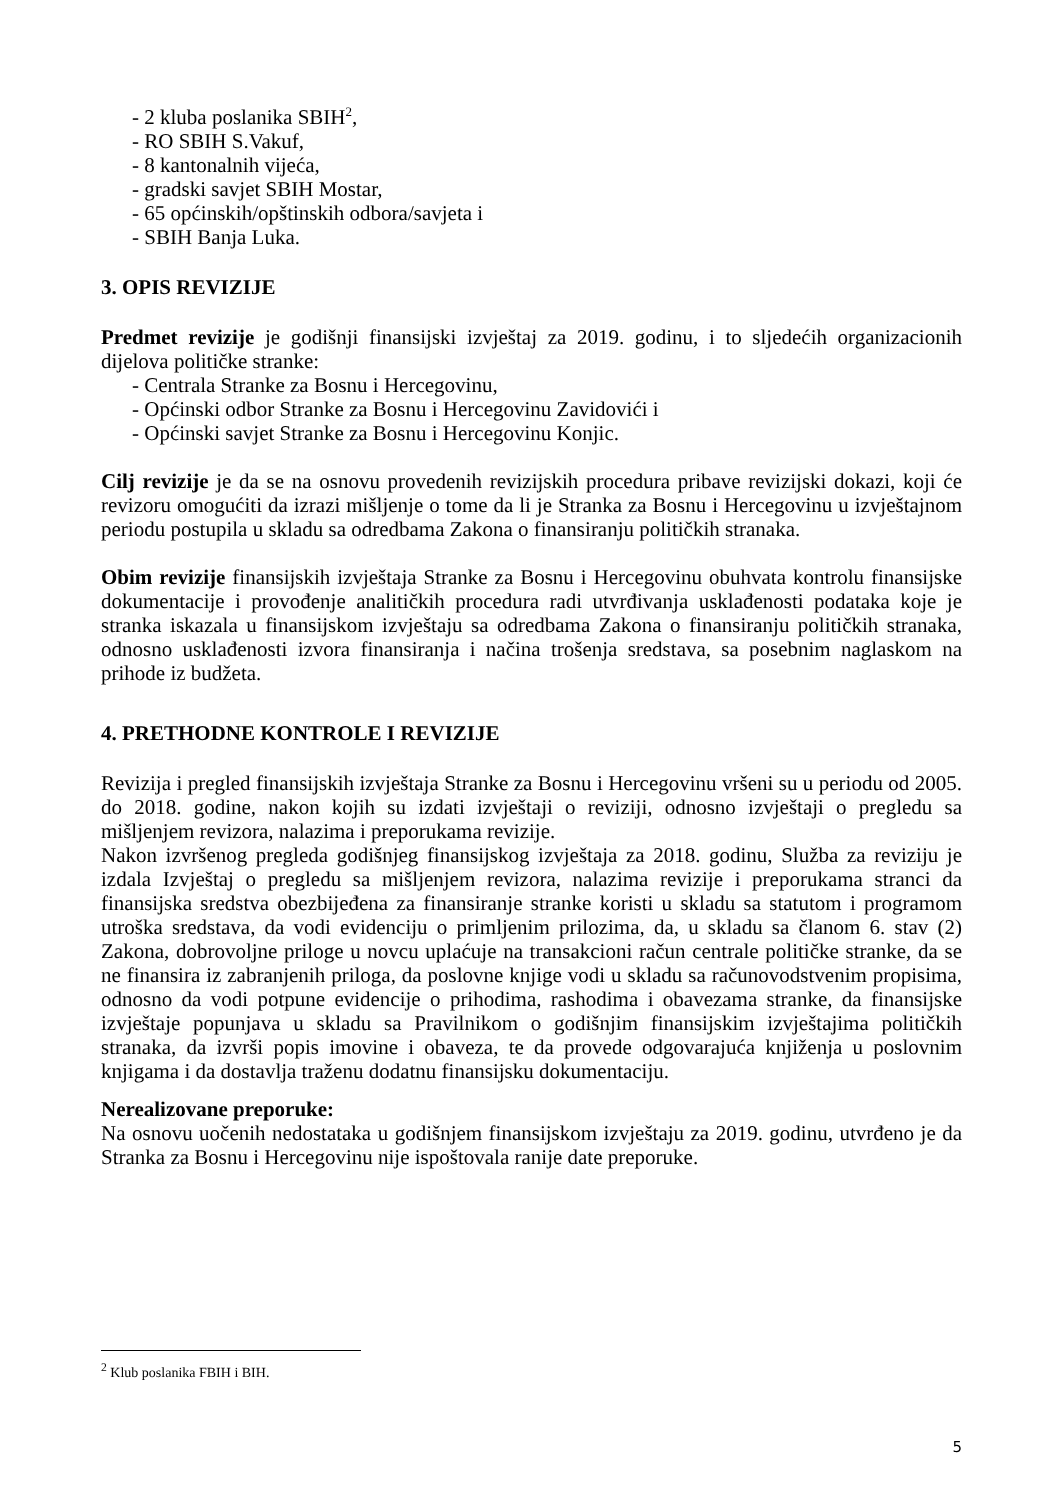- 2 kluba poslanika SBIH<sup>2</sup>,
- RO SBIH S.Vakuf,
- 8 kantonalnih vijeća,
- gradski savjet SBIH Mostar,
- 65 općinskih/opštinskih odbora/savjeta i
- SBIH Banja Luka.
3. OPIS REVIZIJE
Predmet revizije je godišnji finansijski izvještaj za 2019. godinu, i to sljedećih organizacionih dijelova političke stranke:
- Centrala Stranke za Bosnu i Hercegovinu,
- Općinski odbor Stranke za Bosnu i Hercegovinu Zavidovići i
- Općinski savjet Stranke za Bosnu i Hercegovinu Konjic.
Cilj revizije je da se na osnovu provedenih revizijskih procedura pribave revizijski dokazi, koji će revizoru omogućiti da izrazi mišljenje o tome da li je Stranka za Bosnu i Hercegovinu u izvještajnom periodu postupila u skladu sa odredbama Zakona o finansiranju političkih stranaka.
Obim revizije finansijskih izvještaja Stranke za Bosnu i Hercegovinu obuhvata kontrolu finansijske dokumentacije i provođenje analitičkih procedura radi utvrđivanja usklađenosti podataka koje je stranka iskazala u finansijskom izvještaju sa odredbama Zakona o finansiranju političkih stranaka, odnosno usklađenosti izvora finansiranja i načina trošenja sredstava, sa posebnim naglaskom na prihode iz budžeta.
4. PRETHODNE KONTROLE I REVIZIJE
Revizija i pregled finansijskih izvještaja Stranke za Bosnu i Hercegovinu vršeni su u periodu od 2005. do 2018. godine, nakon kojih su izdati izvještaji o reviziji, odnosno izvještaji o pregledu sa mišljenjem revizora, nalazima i preporukama revizije.
Nakon izvršenog pregleda godišnjeg finansijskog izvještaja za 2018. godinu, Služba za reviziju je izdala Izvještaj o pregledu sa mišljenjem revizora, nalazima revizije i preporukama stranci da finansijska sredstva obezbijeđena za finansiranje stranke koristi u skladu sa statutom i programom utroška sredstava, da vodi evidenciju o primljenim prilozima, da, u skladu sa članom 6. stav (2) Zakona, dobrovoljne priloge u novcu uplaćuje na transakcioni račun centrale političke stranke, da se ne finansira iz zabranjenih priloga, da poslovne knjige vodi u skladu sa računovodstvenim propisima, odnosno da vodi potpune evidencije o prihodima, rashodima i obavezama stranke, da finansijske izvještaje popunjava u skladu sa Pravilnikom o godišnjim finansijskim izvještajima političkih stranaka, da izvrši popis imovine i obaveza, te da provede odgovarajuća knjiženja u poslovnim knjigama i da dostavlja traženu dodatnu finansijsku dokumentaciju.
Nerealizovane preporuke:
Na osnovu uočenih nedostataka u godišnjem finansijskom izvještaju za 2019. godinu, utvrđeno je da Stranka za Bosnu i Hercegovinu nije ispoštovala ranije date preporuke.
<sup>2</sup> Klub poslanika FBIH i BIH.
5